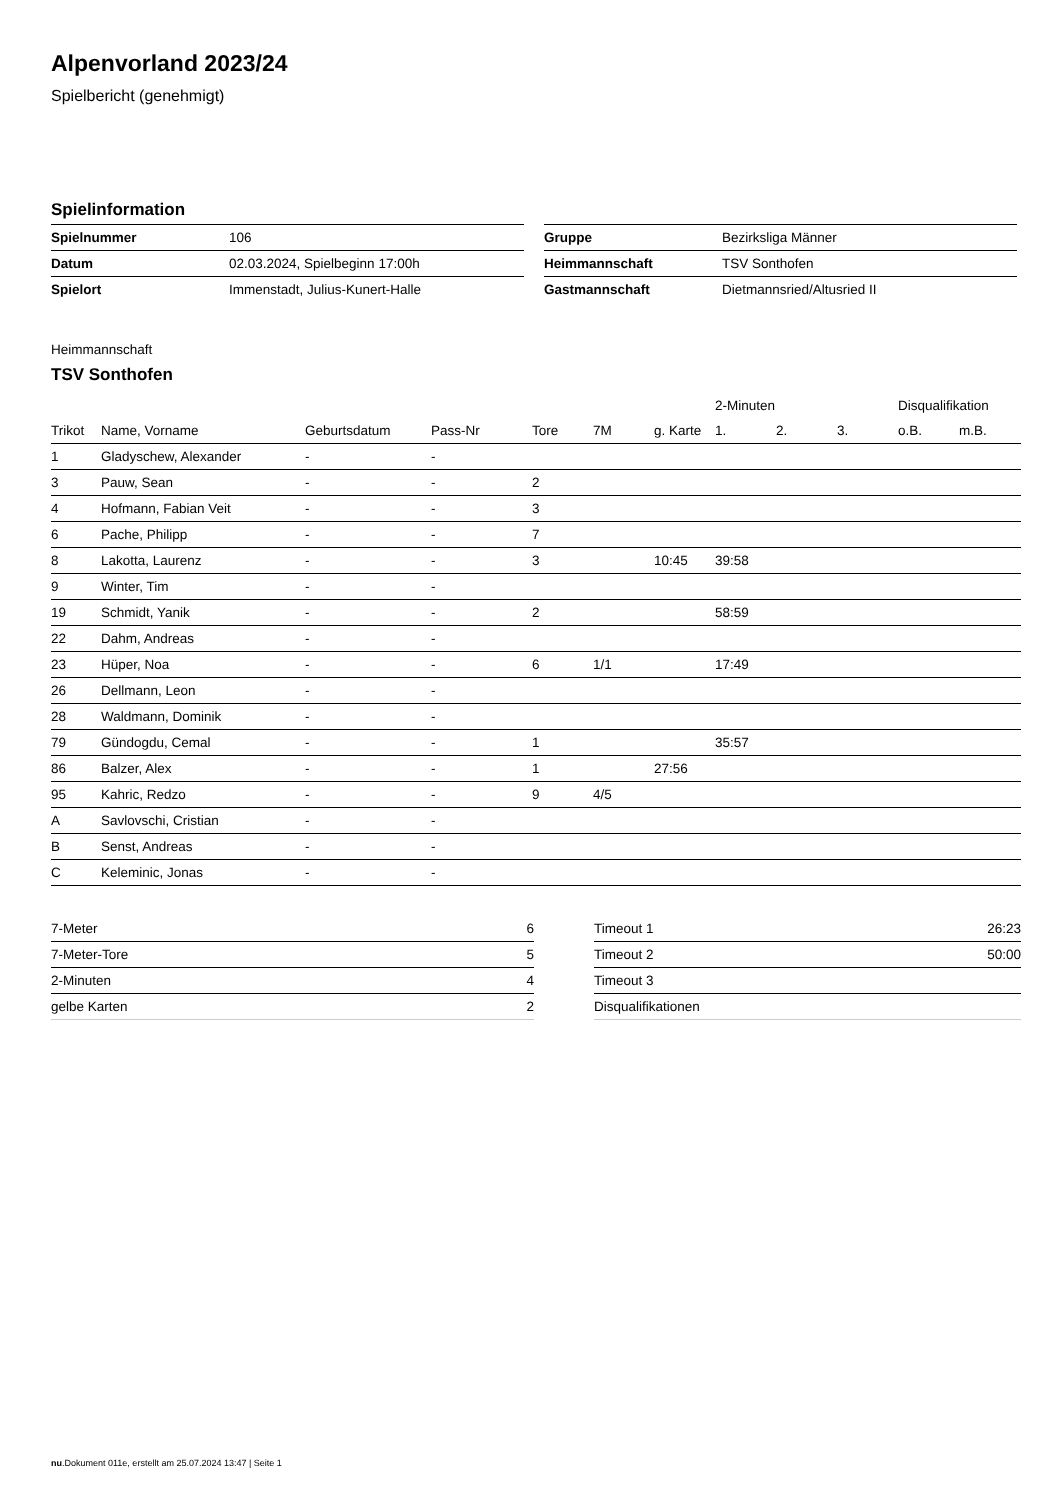Alpenvorland 2023/24
Spielbericht (genehmigt)
Spielinformation
| Spielnummer | 106 |
| Datum | 02.03.2024, Spielbeginn 17:00h |
| Spielort | Immenstadt, Julius-Kunert-Halle |
| Gruppe | Bezirksliga Männer |
| Heimmannschaft | TSV Sonthofen |
| Gastmannschaft | Dietmannsried/Altusried II |
Heimmannschaft
TSV Sonthofen
| | | | | | | | 2-Minuten | | | Disqualifikation | |
| --- | --- | --- | --- | --- | --- | --- | --- | --- | --- | --- | --- |
| Trikot | Name, Vorname | Geburtsdatum | Pass-Nr | Tore | 7M | g. Karte | 1. | 2. | 3. | o.B. | m.B. |
| 1 | Gladyschew, Alexander | - | - | | | | | | | | |
| 3 | Pauw, Sean | - | - | 2 | | | | | | | |
| 4 | Hofmann, Fabian Veit | - | - | 3 | | | | | | | |
| 6 | Pache, Philipp | - | - | 7 | | | | | | | |
| 8 | Lakotta, Laurenz | - | - | 3 | | 10:45 | 39:58 | | | | |
| 9 | Winter, Tim | - | - | | | | | | | | |
| 19 | Schmidt, Yanik | - | - | 2 | | | 58:59 | | | | |
| 22 | Dahm, Andreas | - | - | | | | | | | | |
| 23 | Hüper, Noa | - | - | 6 | 1/1 | | 17:49 | | | | |
| 26 | Dellmann, Leon | - | - | | | | | | | | |
| 28 | Waldmann, Dominik | - | - | | | | | | | | |
| 79 | Gündogdu, Cemal | - | - | 1 | | | 35:57 | | | | |
| 86 | Balzer, Alex | - | - | 1 | | 27:56 | | | | | |
| 95 | Kahric, Redzo | - | - | 9 | 4/5 | | | | | | |
| A | Savlovschi, Cristian | - | - | | | | | | | | |
| B | Senst, Andreas | - | - | | | | | | | | |
| C | Keleminic, Jonas | - | - | | | | | | | | |
| 7-Meter | 6 |
| 7-Meter-Tore | 5 |
| 2-Minuten | 4 |
| gelbe Karten | 2 |
| Timeout 1 | 26:23 |
| Timeout 2 | 50:00 |
| Timeout 3 | |
| Disqualifikationen | |
nu.Dokument 011e, erstellt am 25.07.2024 13:47 | Seite 1